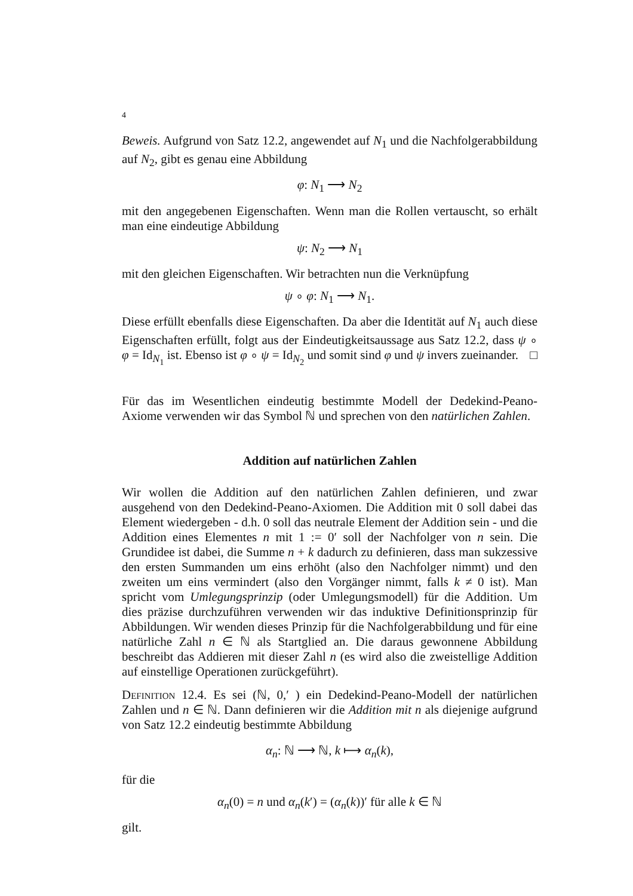4
Beweis. Aufgrund von Satz 12.2, angewendet auf N<sub>1</sub> und die Nachfolgerabbildung auf N<sub>2</sub>, gibt es genau eine Abbildung
φ: N<sub>1</sub> ⟶ N<sub>2</sub>
mit den angegebenen Eigenschaften. Wenn man die Rollen vertauscht, so erhält man eine eindeutige Abbildung
ψ: N<sub>2</sub> ⟶ N<sub>1</sub>
mit den gleichen Eigenschaften. Wir betrachten nun die Verknüpfung
ψ ∘ φ: N<sub>1</sub> ⟶ N<sub>1</sub>.
Diese erfüllt ebenfalls diese Eigenschaften. Da aber die Identität auf N<sub>1</sub> auch diese Eigenschaften erfüllt, folgt aus der Eindeutigkeitsaussage aus Satz 12.2, dass ψ ∘ φ = Id<sub>N<sub>1</sub></sub> ist. Ebenso ist φ ∘ ψ = Id<sub>N<sub>2</sub></sub> und somit sind φ und ψ invers zueinander. □
Für das im Wesentlichen eindeutig bestimmte Modell der Dedekind-Peano-Axiome verwenden wir das Symbol ℕ und sprechen von den natürlichen Zahlen.
Addition auf natürlichen Zahlen
Wir wollen die Addition auf den natürlichen Zahlen definieren, und zwar ausgehend von den Dedekind-Peano-Axiomen. Die Addition mit 0 soll dabei das Element wiedergeben - d.h. 0 soll das neutrale Element der Addition sein - und die Addition eines Elementes n mit 1 := 0′ soll der Nachfolger von n sein. Die Grundidee ist dabei, die Summe n + k dadurch zu definieren, dass man sukzessive den ersten Summanden um eins erhöht (also den Nachfolger nimmt) und den zweiten um eins vermindert (also den Vorgänger nimmt, falls k ≠ 0 ist). Man spricht vom Umlegungsprinzip (oder Umlegungsmodell) für die Addition. Um dies präzise durchzuführen verwenden wir das induktive Definitionsprinzip für Abbildungen. Wir wenden dieses Prinzip für die Nachfolgerabbildung und für eine natürliche Zahl n ∈ ℕ als Startglied an. Die daraus gewonnene Abbildung beschreibt das Addieren mit dieser Zahl n (es wird also die zweistellige Addition auf einstellige Operationen zurückgeführt).
Definition 12.4. Es sei (ℕ, 0,′ ) ein Dedekind-Peano-Modell der natürlichen Zahlen und n ∈ ℕ. Dann definieren wir die Addition mit n als diejenige aufgrund von Satz 12.2 eindeutig bestimmte Abbildung
α<sub>n</sub>: ℕ ⟶ ℕ, k ⟼ α<sub>n</sub>(k),
für die
α<sub>n</sub>(0) = n und α<sub>n</sub>(k′) = (α<sub>n</sub>(k))′ für alle k ∈ ℕ
gilt.